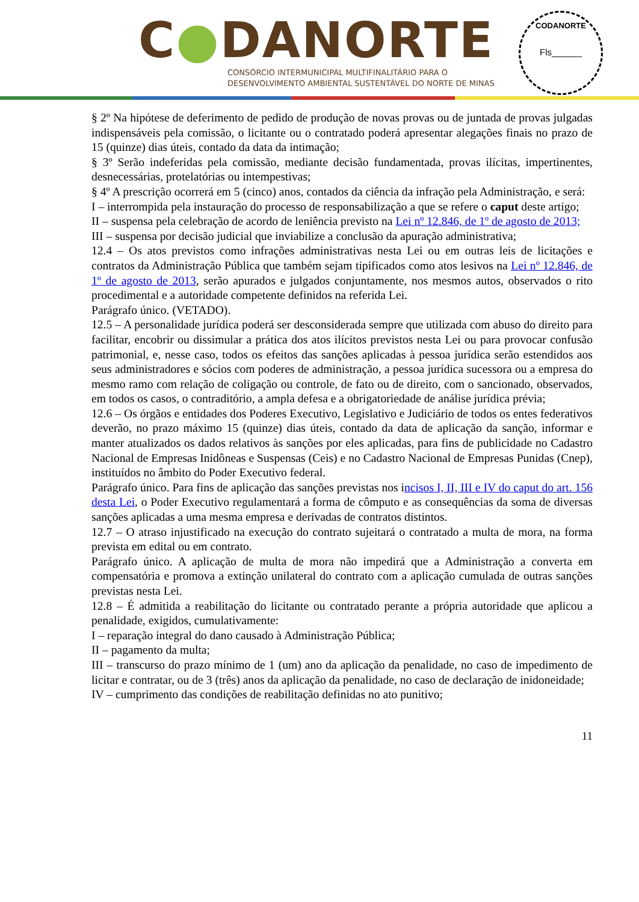C●DANORTE
CONSÓRCIO INTERMUNICIPAL MULTIFINALITÁRIO PARA O
DESENVOLVIMENTO AMBIENTAL SUSTENTÁVEL DO NORTE DE MINAS
CODANORTE
Fls______
§ 2º Na hipótese de deferimento de pedido de produção de novas provas ou de juntada de provas julgadas indispensáveis pela comissão, o licitante ou o contratado poderá apresentar alegações finais no prazo de 15 (quinze) dias úteis, contado da data da intimação;
§ 3º Serão indeferidas pela comissão, mediante decisão fundamentada, provas ilícitas, impertinentes, desnecessárias, protelatórias ou intempestivas;
§ 4º A prescrição ocorrerá em 5 (cinco) anos, contados da ciência da infração pela Administração, e será:
I – interrompida pela instauração do processo de responsabilização a que se refere o caput deste artigo;
II – suspensa pela celebração de acordo de leniência previsto na Lei nº 12.846, de 1º de agosto de 2013;
III – suspensa por decisão judicial que inviabilize a conclusão da apuração administrativa;
12.4 – Os atos previstos como infrações administrativas nesta Lei ou em outras leis de licitações e contratos da Administração Pública que também sejam tipificados como atos lesivos na Lei nº 12.846, de 1º de agosto de 2013, serão apurados e julgados conjuntamente, nos mesmos autos, observados o rito procedimental e a autoridade competente definidos na referida Lei.
Parágrafo único. (VETADO).
12.5 – A personalidade jurídica poderá ser desconsiderada sempre que utilizada com abuso do direito para facilitar, encobrir ou dissimular a prática dos atos ilícitos previstos nesta Lei ou para provocar confusão patrimonial, e, nesse caso, todos os efeitos das sanções aplicadas à pessoa jurídica serão estendidos aos seus administradores e sócios com poderes de administração, a pessoa jurídica sucessora ou a empresa do mesmo ramo com relação de coligação ou controle, de fato ou de direito, com o sancionado, observados, em todos os casos, o contraditório, a ampla defesa e a obrigatoriedade de análise jurídica prévia;
12.6 – Os órgãos e entidades dos Poderes Executivo, Legislativo e Judiciário de todos os entes federativos deverão, no prazo máximo 15 (quinze) dias úteis, contado da data de aplicação da sanção, informar e manter atualizados os dados relativos às sanções por eles aplicadas, para fins de publicidade no Cadastro Nacional de Empresas Inidôneas e Suspensas (Ceis) e no Cadastro Nacional de Empresas Punidas (Cnep), instituídos no âmbito do Poder Executivo federal.
Parágrafo único. Para fins de aplicação das sanções previstas nos incisos I, II, III e IV do caput do art. 156 desta Lei, o Poder Executivo regulamentará a forma de cômputo e as consequências da soma de diversas sanções aplicadas a uma mesma empresa e derivadas de contratos distintos.
12.7 – O atraso injustificado na execução do contrato sujeitará o contratado a multa de mora, na forma prevista em edital ou em contrato.
Parágrafo único. A aplicação de multa de mora não impedirá que a Administração a converta em compensatória e promova a extinção unilateral do contrato com a aplicação cumulada de outras sanções previstas nesta Lei.
12.8 – É admitida a reabilitação do licitante ou contratado perante a própria autoridade que aplicou a penalidade, exigidos, cumulativamente:
I – reparação integral do dano causado à Administração Pública;
II – pagamento da multa;
III – transcurso do prazo mínimo de 1 (um) ano da aplicação da penalidade, no caso de impedimento de licitar e contratar, ou de 3 (três) anos da aplicação da penalidade, no caso de declaração de inidoneidade;
IV – cumprimento das condições de reabilitação definidas no ato punitivo;
11